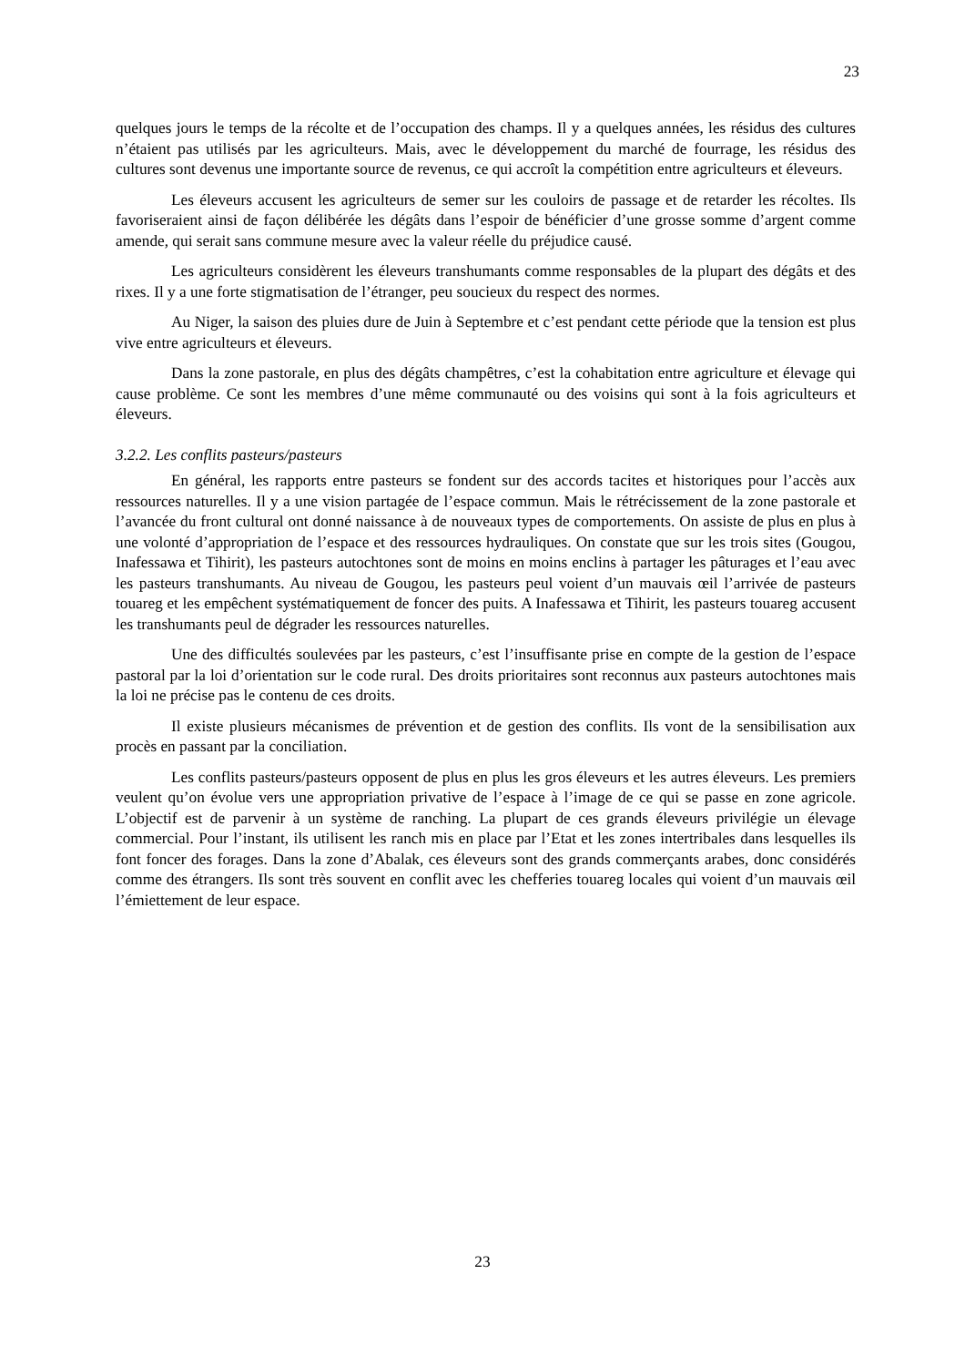23
quelques jours le temps de la récolte et de l’occupation des champs. Il y a quelques années, les résidus des cultures n’étaient pas utilisés par les agriculteurs. Mais, avec le développement du marché de fourrage, les résidus des cultures sont devenus une importante source de revenus, ce qui accroît la compétition entre agriculteurs et éleveurs.
Les éleveurs accusent les agriculteurs de semer sur les couloirs de passage et de retarder les récoltes. Ils favoriseraient ainsi de façon délibérée les dégâts dans l’espoir de bénéficier d’une grosse somme d’argent comme amende, qui serait sans commune mesure avec la valeur réelle du préjudice causé.
Les agriculteurs considèrent les éleveurs transhumants comme responsables de la plupart des dégâts et des rixes. Il y a une forte stigmatisation de l’étranger, peu soucieux du respect des normes.
Au Niger, la saison des pluies dure de Juin à Septembre et c’est pendant cette période que la tension est plus vive entre agriculteurs et éleveurs.
Dans la zone pastorale, en plus des dégâts champêtres, c’est la cohabitation entre agriculture et élevage qui cause problème. Ce sont les membres d’une même communauté ou des voisins qui sont à la fois agriculteurs et éleveurs.
3.2.2. Les conflits pasteurs/pasteurs
En général, les rapports entre pasteurs se fondent sur des accords tacites et historiques pour l’accès aux ressources naturelles. Il y a une vision partagée de l’espace commun. Mais le rétrécissement de la zone pastorale et l’avancée du front cultural ont donné naissance à de nouveaux types de comportements. On assiste de plus en plus à une volonté d’appropriation de l’espace et des ressources hydrauliques. On constate que sur les trois sites (Gougou, Inafessawa et Tihirit), les pasteurs autochtones sont de moins en moins enclins à partager les pâturages et l’eau avec les pasteurs transhumants. Au niveau de Gougou, les pasteurs peul voient d’un mauvais œil l’arrivée de pasteurs touareg et les empêchent systématiquement de foncer des puits. A Inafessawa et Tihirit, les pasteurs touareg accusent les transhumants peul de dégrader les ressources naturelles.
Une des difficultés soulevées par les pasteurs, c’est l’insuffisante prise en compte de la gestion de l’espace pastoral par la loi d’orientation sur le code rural. Des droits prioritaires sont reconnus aux pasteurs autochtones mais la loi ne précise pas le contenu de ces droits.
Il existe plusieurs mécanismes de prévention et de gestion des conflits. Ils vont de la sensibilisation aux procès en passant par la conciliation.
Les conflits pasteurs/pasteurs opposent de plus en plus les gros éleveurs et les autres éleveurs. Les premiers veulent qu’on évolue vers une appropriation privative de l’espace à l’image de ce qui se passe en zone agricole. L’objectif est de parvenir à un système de ranching. La plupart de ces grands éleveurs privilégie un élevage commercial. Pour l’instant, ils utilisent les ranch mis en place par l’Etat et les zones intertribales dans lesquelles ils font foncer des forages. Dans la zone d’Abalak, ces éleveurs sont des grands commerçants arabes, donc considérés comme des étrangers. Ils sont très souvent en conflit avec les chefferies touareg locales qui voient d’un mauvais œil l’émiettement de leur espace.
23